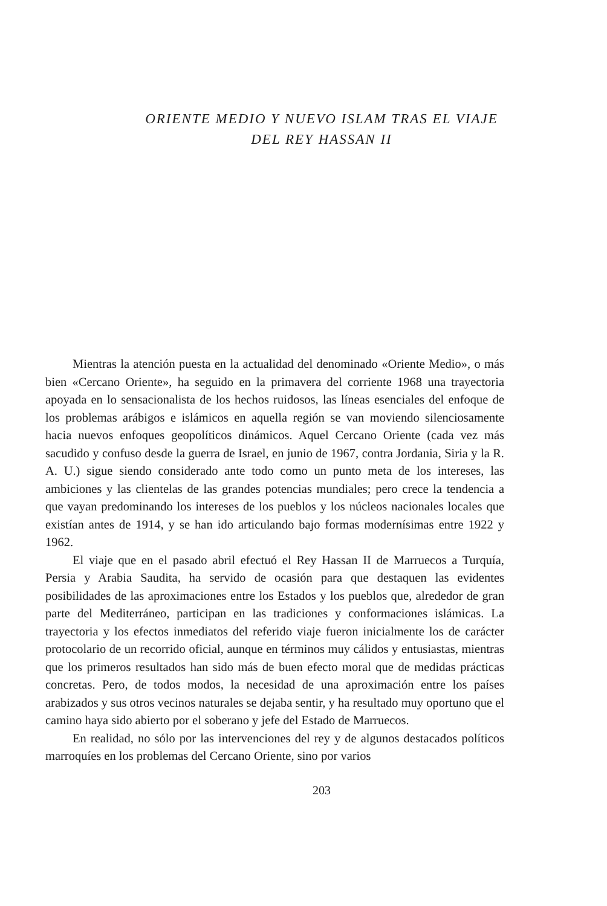ORIENTE MEDIO Y NUEVO ISLAM TRAS EL VIAJE
DEL REY HASSAN II
Mientras la atención puesta en la actualidad del denominado «Oriente Medio», o más bien «Cercano Oriente», ha seguido en la primavera del corriente 1968 una trayectoria apoyada en lo sensacionalista de los hechos ruidosos, las líneas esenciales del enfoque de los problemas arábigos e islámicos en aquella región se van moviendo silenciosamente hacia nuevos enfoques geopolíticos dinámicos. Aquel Cercano Oriente (cada vez más sacudido y confuso desde la guerra de Israel, en junio de 1967, contra Jordania, Siria y la R. A. U.) sigue siendo considerado ante todo como un punto meta de los intereses, las ambiciones y las clientelas de las grandes potencias mundiales; pero crece la tendencia a que vayan predominando los intereses de los pueblos y los núcleos nacionales locales que existían antes de 1914, y se han ido articulando bajo formas modernísimas entre 1922 y 1962.
El viaje que en el pasado abril efectuó el Rey Hassan II de Marruecos a Turquía, Persia y Arabia Saudita, ha servido de ocasión para que destaquen las evidentes posibilidades de las aproximaciones entre los Estados y los pueblos que, alrededor de gran parte del Mediterráneo, participan en las tradiciones y conformaciones islámicas. La trayectoria y los efectos inmediatos del referido viaje fueron inicialmente los de carácter protocolario de un recorrido oficial, aunque en términos muy cálidos y entusiastas, mientras que los primeros resultados han sido más de buen efecto moral que de medidas prácticas concretas. Pero, de todos modos, la necesidad de una aproximación entre los países arabizados y sus otros vecinos naturales se dejaba sentir, y ha resultado muy oportuno que el camino haya sido abierto por el soberano y jefe del Estado de Marruecos.
En realidad, no sólo por las intervenciones del rey y de algunos destacados políticos marroquíes en los problemas del Cercano Oriente, sino por varios
203